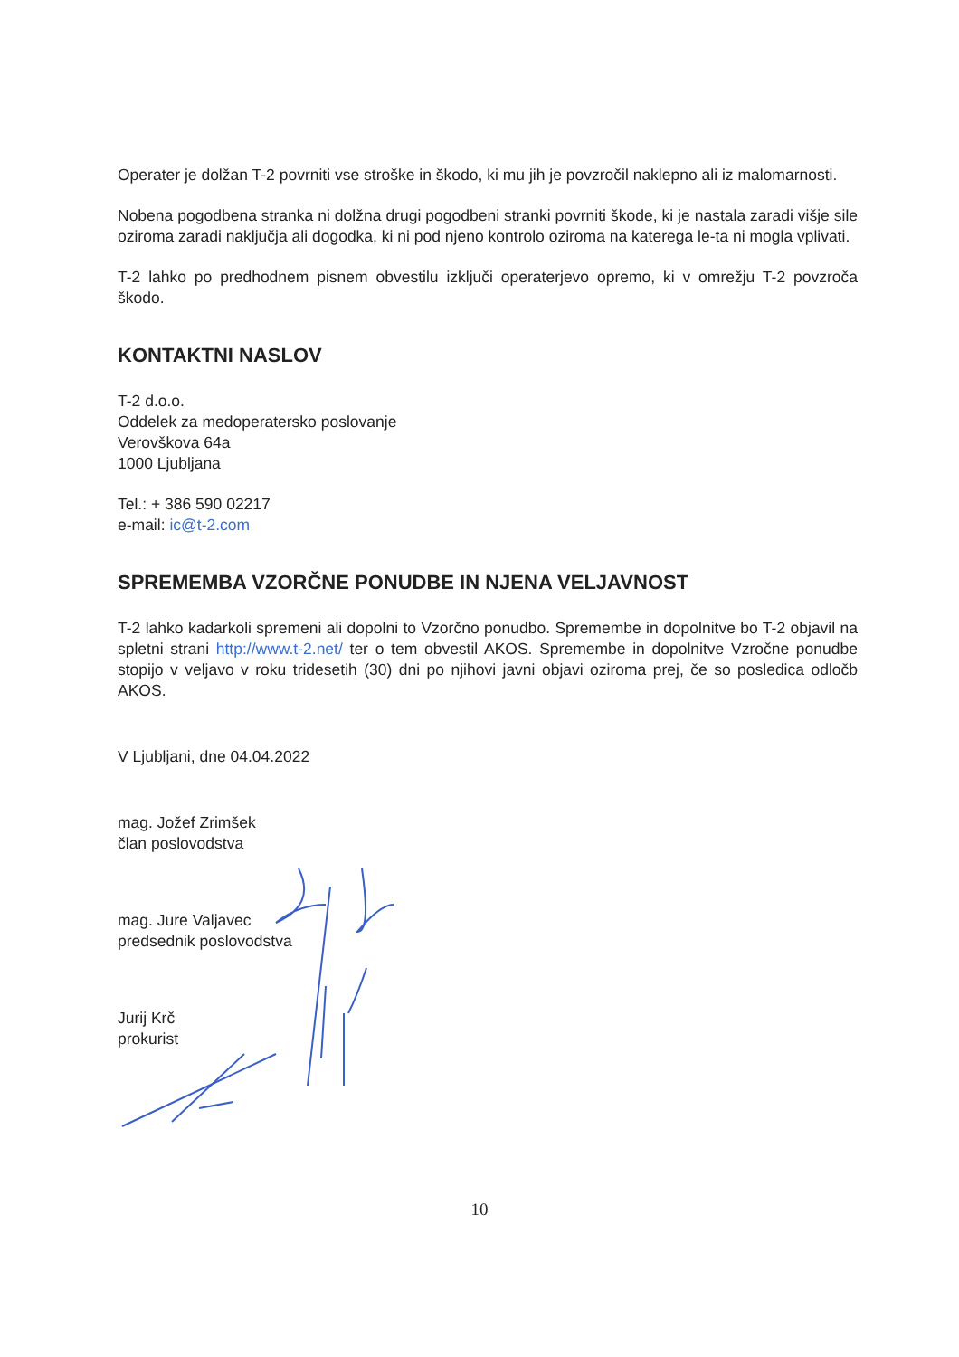Operater je dolžan T-2 povrniti vse stroške in škodo, ki mu jih je povzročil naklepno ali iz malomarnosti.
Nobena pogodbena stranka ni dolžna drugi pogodbeni stranki povrniti škode, ki je nastala zaradi višje sile oziroma zaradi naključja ali dogodka, ki ni pod njeno kontrolo oziroma na katerega le-ta ni mogla vplivati.
T-2 lahko po predhodnem pisnem obvestilu izključi operaterjevo opremo, ki v omrežju T-2 povzroča škodo.
KONTAKTNI NASLOV
T-2 d.o.o.
Oddelek za medoperatersko poslovanje
Verovškova 64a
1000 Ljubljana
Tel.: + 386 590 02217
e-mail: ic@t-2.com
SPREMEMBA VZORČNE PONUDBE IN NJENA VELJAVNOST
T-2 lahko kadarkoli spremeni ali dopolni to Vzorčno ponudbo. Spremembe in dopolnitve bo T-2 objavil na spletni strani http://www.t-2.net/ ter o tem obvestil AKOS. Spremembe in dopolnitve Vzročne ponudbe stopijo v veljavo v roku tridesetih (30) dni po njihovi javni objavi oziroma prej, če so posledica odločb AKOS.
V Ljubljani, dne 04.04.2022
mag. Jožef Zrimšek
član poslovodstva
mag. Jure Valjavec
predsednik poslovodstva
Jurij Krč
prokurist
10